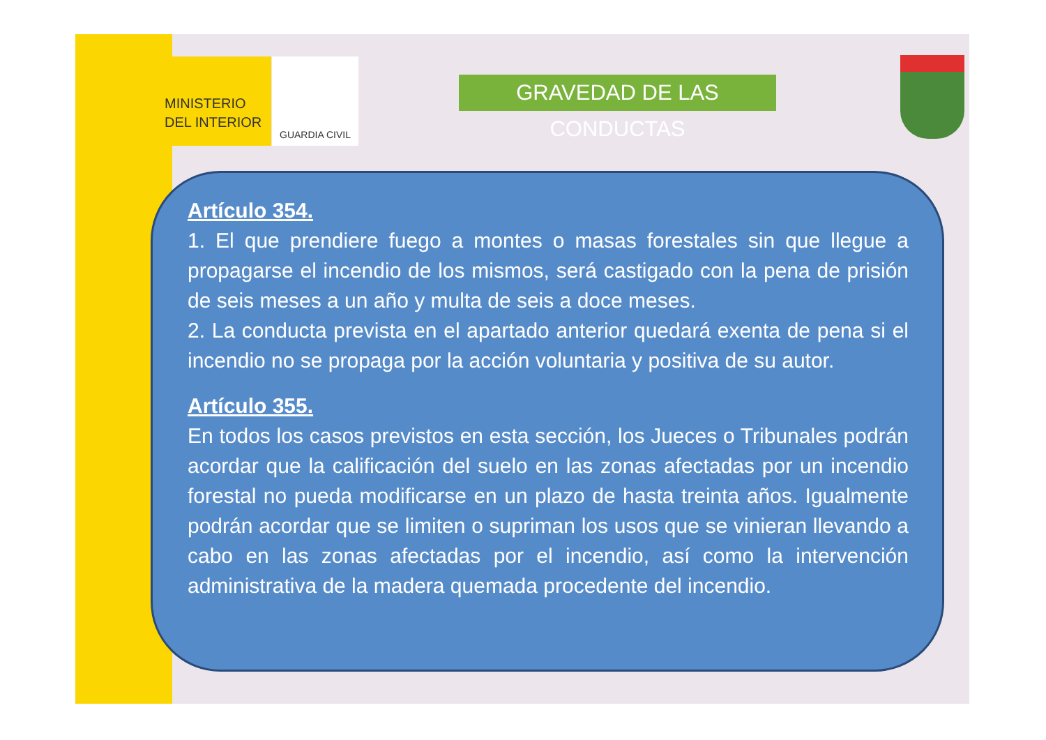MINISTERIO
DEL INTERIOR
GUARDIA CIVIL
GRAVEDAD DE LAS CONDUCTAS
Artículo 354.
1. El que prendiere fuego a montes o masas forestales sin que llegue a propagarse el incendio de los mismos, será castigado con la pena de prisión de seis meses a un año y multa de seis a doce meses.
2. La conducta prevista en el apartado anterior quedará exenta de pena si el incendio no se propaga por la acción voluntaria y positiva de su autor.
Artículo 355.
En todos los casos previstos en esta sección, los Jueces o Tribunales podrán acordar que la calificación del suelo en las zonas afectadas por un incendio forestal no pueda modificarse en un plazo de hasta treinta años. Igualmente podrán acordar que se limiten o supriman los usos que se vinieran llevando a cabo en las zonas afectadas por el incendio, así como la intervención administrativa de la madera quemada procedente del incendio.